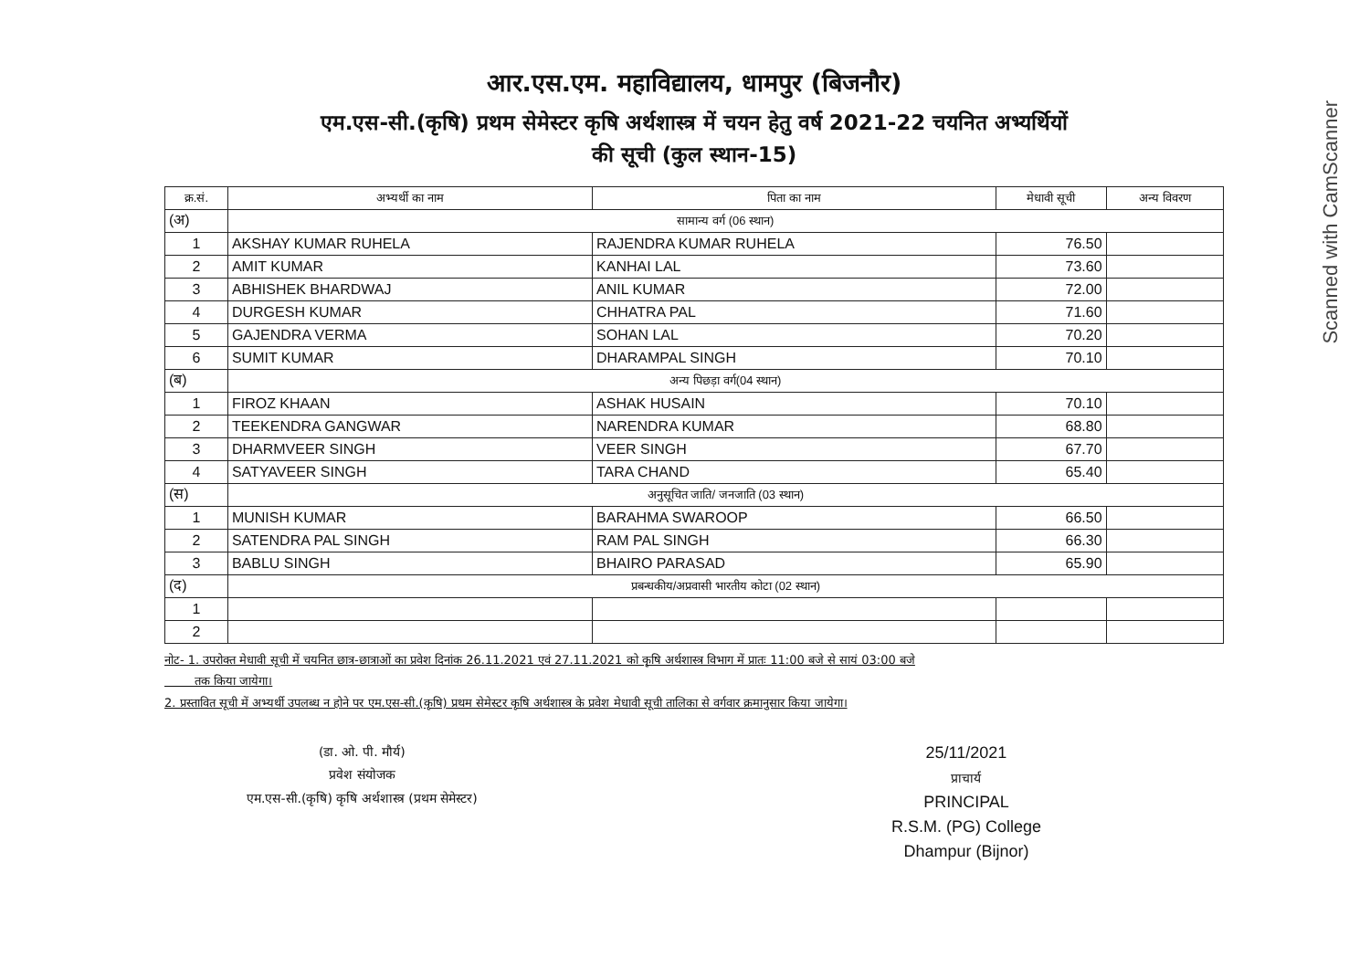Scanned with CamScanner
आर.एस.एम. महाविद्यालय, धामपुर (बिजनौर)
एम.एस-सी.(कृषि) प्रथम सेमेस्टर कृषि अर्थशास्त्र में चयन हेतु वर्ष 2021-22 चयनित अभ्यर्थियों
की सूची (कुल स्थान-15)
| क्र.सं. | अभ्यर्थी का नाम | पिता का नाम | मेधावी सूची | अन्य विवरण |
| --- | --- | --- | --- | --- |
| (अ) | सामान्य वर्ग (06 स्थान) | | | |
| 1 | AKSHAY KUMAR RUHELA | RAJENDRA KUMAR RUHELA | 76.50 | |
| 2 | AMIT KUMAR | KANHAI LAL | 73.60 | |
| 3 | ABHISHEK BHARDWAJ | ANIL KUMAR | 72.00 | |
| 4 | DURGESH KUMAR | CHHATRA PAL | 71.60 | |
| 5 | GAJENDRA VERMA | SOHAN LAL | 70.20 | |
| 6 | SUMIT KUMAR | DHARAMPAL SINGH | 70.10 | |
| (ब) | अन्य पिछड़ा वर्ग(04 स्थान) | | | |
| 1 | FIROZ KHAAN | ASHAK HUSAIN | 70.10 | |
| 2 | TEEKENDRA GANGWAR | NARENDRA KUMAR | 68.80 | |
| 3 | DHARMVEER SINGH | VEER SINGH | 67.70 | |
| 4 | SATYAVEER SINGH | TARA CHAND | 65.40 | |
| (स) | अनुसूचित जाति/ जनजाति (03 स्थान) | | | |
| 1 | MUNISH KUMAR | BARAHMA SWAROOP | 66.50 | |
| 2 | SATENDRA PAL SINGH | RAM PAL SINGH | 66.30 | |
| 3 | BABLU SINGH | BHAIRO PARASAD | 65.90 | |
| (द) | प्रबन्धकीय/अप्रवासी भारतीय कोटा (02 स्थान) | | | |
| 1 | | | | |
| 2 | | | | |
नोट- 1. उपरोक्त मेधावी सूची में चयनित छात्र-छात्राओं का प्रवेश दिनांक 26.11.2021 एवं 27.11.2021 को कृषि अर्थशास्त्र विभाग में प्रातः 11:00 बजे से सायं 03:00 बजे
तक किया जायेगा।
2. प्रस्तावित सूची में अभ्यर्थी उपलब्ध न होने पर एम.एस-सी.(कृषि) प्रथम सेमेस्टर कृषि अर्थशास्त्र के प्रवेश मेधावी सूची तालिका से वर्गवार क्रमानुसार किया जायेगा।
(डा. ओ. पी. मौर्य)
प्रवेश संयोजक
एम.एस-सी.(कृषि) कृषि अर्थशास्त्र (प्रथम सेमेस्टर)
25/11/2021
प्राचार्य
PRINCIPAL
R.S.M. (PG) College
Dhampur (Bijnor)